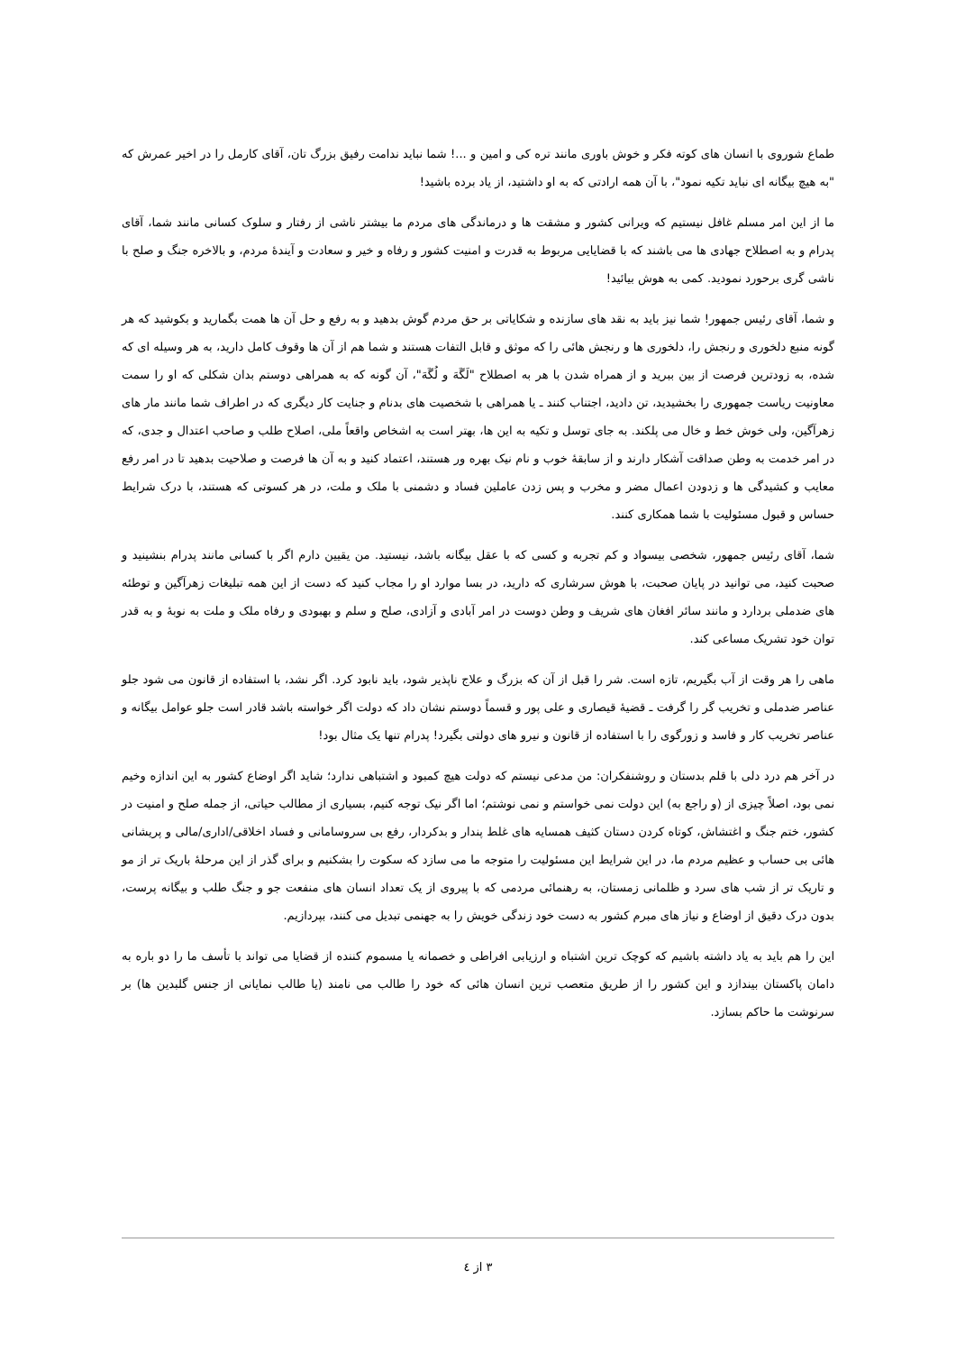طماع شوروی با انسان های کوته فکر و خوش باوری مانند تره کی و امین و ...! شما نباید ندامت رفیق بزرگ تان، آقای کارمل را در اخیر عمرش که "به هیچ بیگانه ای نباید تکیه نمود"، با آن همه ارادتی که به او داشتید، از یاد برده باشید!
ما از این امر مسلم غافل نیستیم که ویرانی کشور و مشقت ها و درماندگی های مردم ما بیشتر ناشی از رفتار و سلوک کسانی مانند شما، آقای پدرام و به اصطلاح جهادی ها می باشند که با قضایایی مربوط به قدرت و امنیت کشور و رفاه و خیر و سعادت و آیندۀ مردم، و بالاخره جنگ و صلح با ناشی گری برحورد نمودید. کمی به هوش بیائید!
و شما، آقای رئیس جمهور! شما نیز باید به نقد های سازنده و شکایاتی بر حق مردم گوش بدهید و به رفع و حل آن ها همت بگمارید و بکوشید که هر گونه منبع دلخوری و رنجش را، دلخوری ها و رنجش هائی را که موثق و قابل التفات هستند و شما هم از آن ها وقوف کامل دارید، به هر وسیله ای که شده، به زودترین فرصت از بین ببرید و از همراه شدن با هر به اصطلاح "لَگَهَ و لُگَهَ"، آن گونه که به همراهی دوستم بدان شکلی که او را سمت معاونیت ریاست جمهوری را بخشیدید، تن دادید، اجتناب کنند ـ یا همراهی با شخصیت های بدنام و جنایت کار دیگری که در اطراف شما مانند مار های زهرآگین، ولی خوش خط و خال می پلکند. به جای توسل و تکیه به این ها، بهتر است به اشخاص واقعاً ملی، اصلاح طلب و صاحب اعتدال و جدی، که در امر خدمت به وطن صداقت آشکار دارند و از سابقۀ خوب و نام نیک بهره ور هستند، اعتماد کنید و به آن ها فرصت و صلاحیت بدهید تا در امر رفع معایب و کشیدگی ها و زدودن اعمال مضر و مخرب و پس زدن عاملین فساد و دشمنی با ملک و ملت، در هر کسوتی که هستند، با درک شرایط حساس و قبول مسئولیت با شما همکاری کنند.
شما، آقای رئیس جمهور، شخصی بیسواد و کم تجربه و کسی که با عقل بیگانه باشد، نیستید. من یقیین دارم اگر با کسانی مانند پدرام بنشینید و صحبت کنید، می توانید در پایان صحبت، با هوش سرشاری که دارید، در بسا موارد او را مجاب کنید که دست از این همه تبلیغات زهرآگین و توطئه های ضدملی بردارد و مانند سائر افغان های شریف و وطن دوست در امر آبادی و آزادی، صلح و سلم و بهبودی و رفاه ملک و ملت به نوبۀ و به قدر توان خود تشریک مساعی کند.
ماهی را هر وقت از آب بگیریم، تازه است. شر را قبل از آن که بزرگ و علاج ناپذیر شود، باید نابود کرد. اگر نشد، با استفاده از قانون می شود جلو عناصر ضدملی و تخریب گر را گرفت ـ قضیۀ قیصاری و علی پور و قسماً دوستم نشان داد که دولت اگر خواسته باشد قادر است جلو عوامل بیگانه و عناصر تخریب کار و فاسد و زورگوی را با استفاده از قانون و نیرو های دولتی بگیرد! پدرام تنها یک مثال بود!
در آخر هم درد دلی با قلم بدستان و روشنفکران: من مدعی نیستم که دولت هیچ کمبود و اشتباهی ندارد؛ شاید اگر اوضاع کشور به این اندازه وخیم نمی بود، اصلاً چیزی از (و راجع به) این دولت نمی خواستم و نمی نوشتم؛ اما اگر نیک توجه کنیم، بسیاری از مطالب حیاتی، از جمله صلح و امنیت در کشور، ختم جنگ و اغتشاش، کوتاه کردن دستان کثیف همسایه های غلط پندار و بدکردار، رفع بی سروسامانی و فساد اخلاقی/اداری/مالی و پریشانی هائی بی حساب و عظیم مردم ما، در این شرایط این مسئولیت را متوجه ما می سازد که سکوت را بشکنیم و برای گذر از این مرحلۀ باریک تر از مو و تاریک تر از شب های سرد و ظلمانی زمستان، به رهنمائی مردمی که با پیروی از یک تعداد انسان های منفعت جو و جنگ طلب و بیگانه پرست، بدون درک دقیق از اوضاع و نیاز های مبرم کشور به دست خود زندگی خویش را به جهنمی تبدیل می کنند، بپردازیم.
این را هم باید به یاد داشته باشیم که کوچک ترین اشتباه و ارزیابی افراطی و خصمانه یا مسموم کننده از قضایا می تواند با تأسف ما را دو باره به دامان پاکستان بیندازد و این کشور را از طریق متعصب ترین انسان هائی که خود را طالب می نامند (یا طالب نمایانی از جنس گلبدین ها) بر سرنوشت ما حاکم بسازد.
٣ از ٤